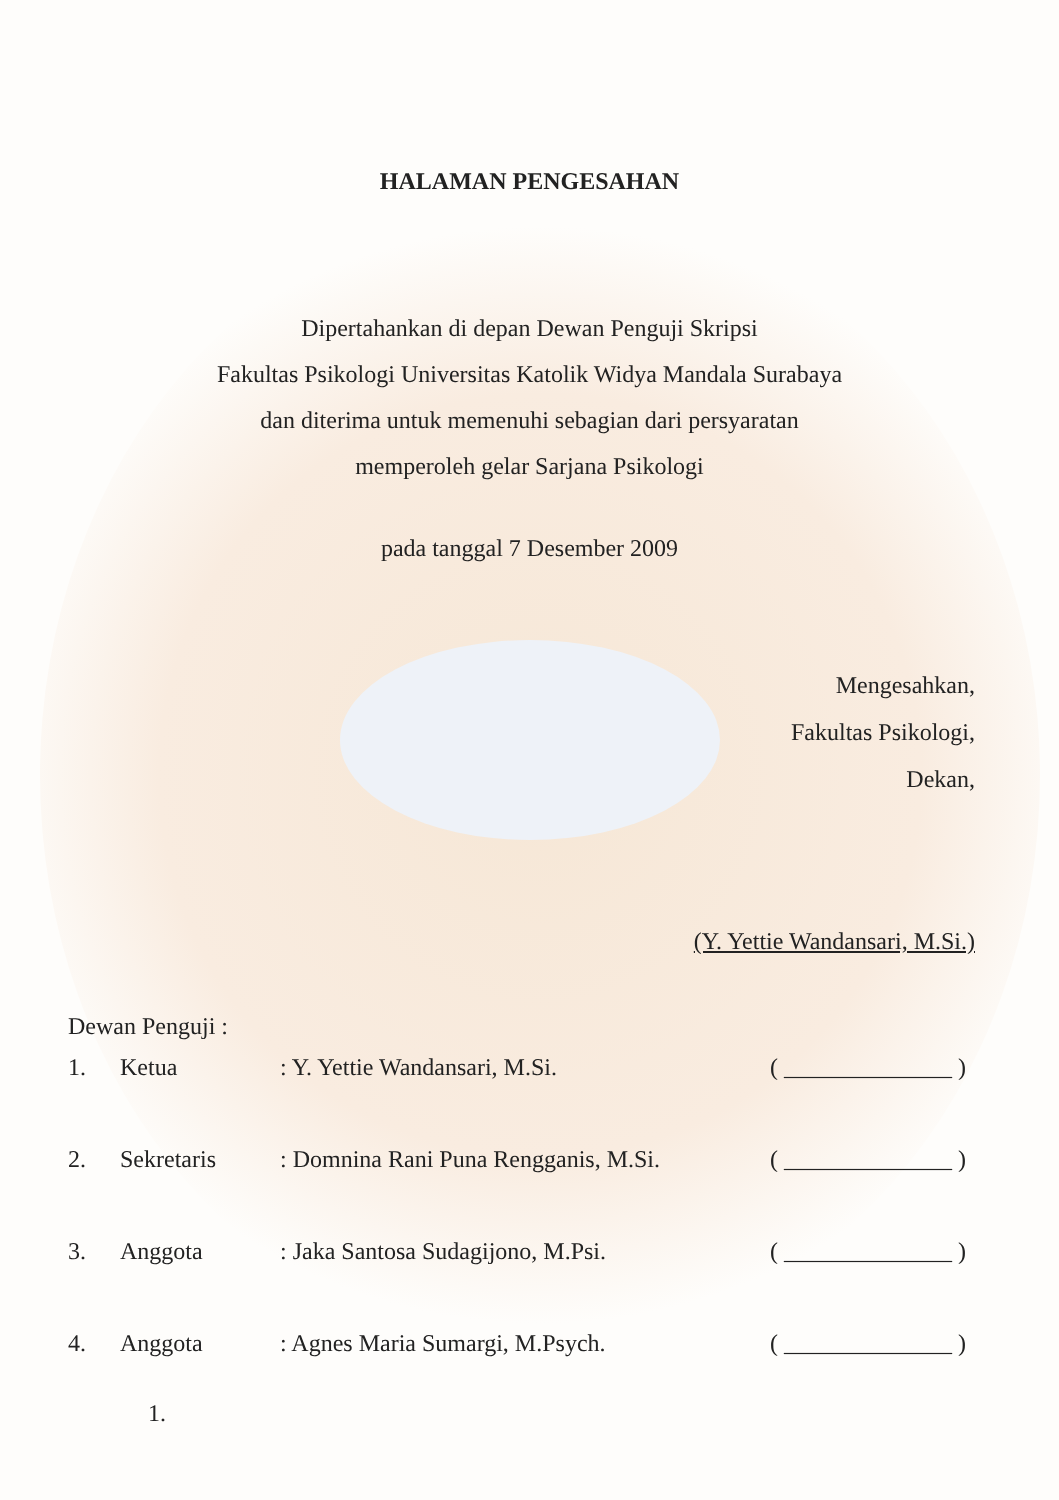HALAMAN PENGESAHAN
Dipertahankan di depan Dewan Penguji Skripsi
Fakultas Psikologi Universitas Katolik Widya Mandala Surabaya
dan diterima untuk memenuhi sebagian dari persyaratan
memperoleh gelar Sarjana Psikologi
pada tanggal 7 Desember 2009
Mengesahkan,
Fakultas Psikologi,
Dekan,
(Y. Yettie Wandansari, M.Si.)
Dewan Penguji :
1. Ketua: Y. Yettie Wandansari, M.Si. ( ______________ )
2. Sekretaris: Domnina Rani Puna Rengganis, M.Si. ( ______________ )
3. Anggota: Jaka Santosa Sudagijono, M.Psi. ( ______________ )
4. Anggota: Agnes Maria Sumargi, M.Psych. ( ______________ )
1.